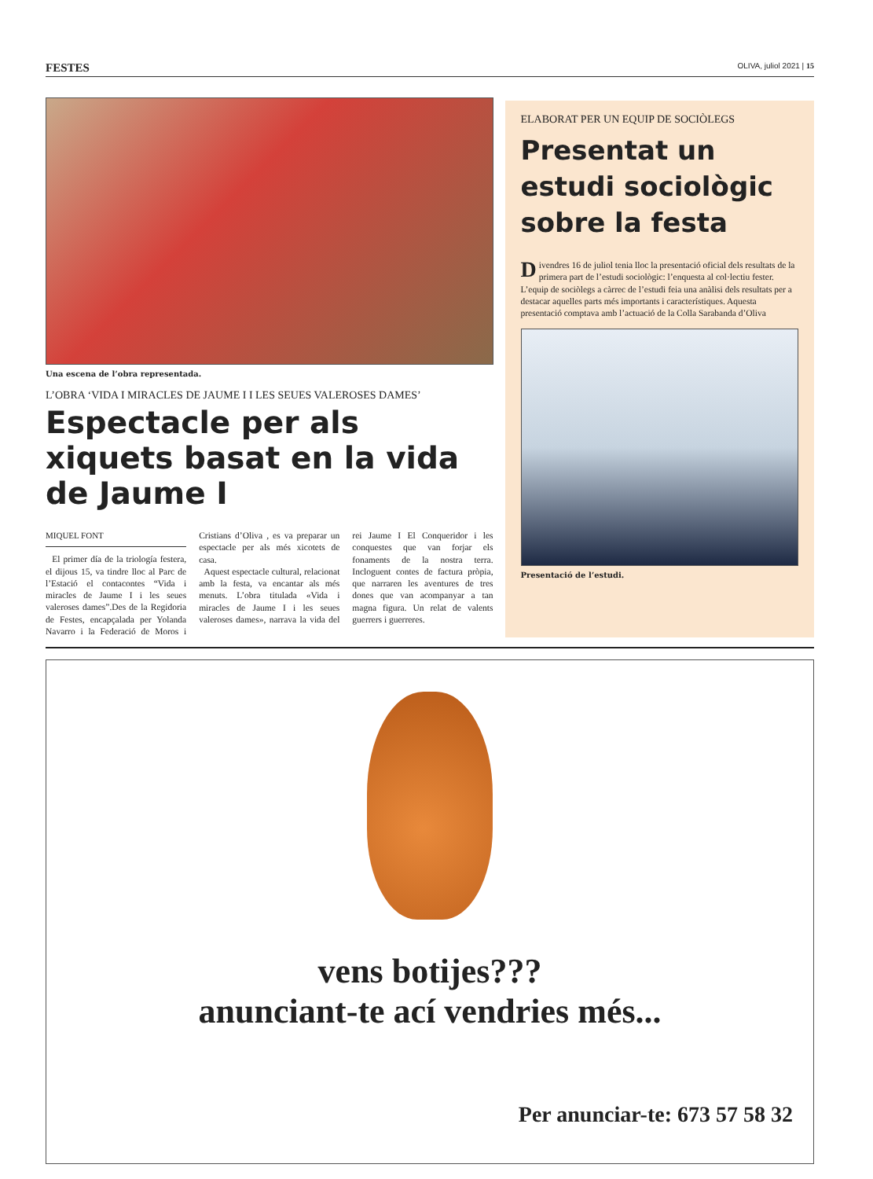FESTES OLIVA, juliol 2021 | 15
Una escena de l’obra representada.
L’OBRA ‘VIDA I MIRACLES DE JAUME I I LES SEUES VALEROSES DAMES’
Espectacle per als xiquets basat en la vida de Jaume I
MIQUEL FONT
El primer día de la triología festera, el dijous 15, va tindre lloc al Parc de l’Estació el contacontes “Vida i miracles de Jaume I i les seues valeroses dames”.Des de la Regidoria de Festes, encapçalada per Yolanda Navarro i la Federació de Moros i Cristians d’Oliva , es va preparar un espectacle per als més xicotets de casa.
Aquest espectacle cultural, relacionat amb la festa, va encantar als més menuts. L’obra titulada «Vida i miracles de Jaume I i les seues valeroses dames», narrava la vida del rei Jaume I El Conqueridor i les conquestes que van forjar els fonaments de la nostra terra. Incloguent contes de factura pròpia, que narraren les aventures de tres dones que van acompanyar a tan magna figura. Un relat de valents guerrers i guerreres.
ELABORAT PER UN EQUIP DE SOCIÒLEGS
Presentat un estudi sociològic sobre la festa
Divendres 16 de juliol tenia lloc la presentació oficial dels resultats de la primera part de l’estudi sociològic: l’enquesta al col·lectiu fester. L’equip de sociòlegs a càrrec de l’estudi feia una anàlisi dels resultats per a destacar aquelles parts més importants i característiques. Aquesta presentació comptava amb l’actuació de la Colla Sarabanda d’Oliva
Presentació de l’estudi.
vens botijes???
anunciant-te ací vendries més...
Per anunciar-te: 673 57 58 32